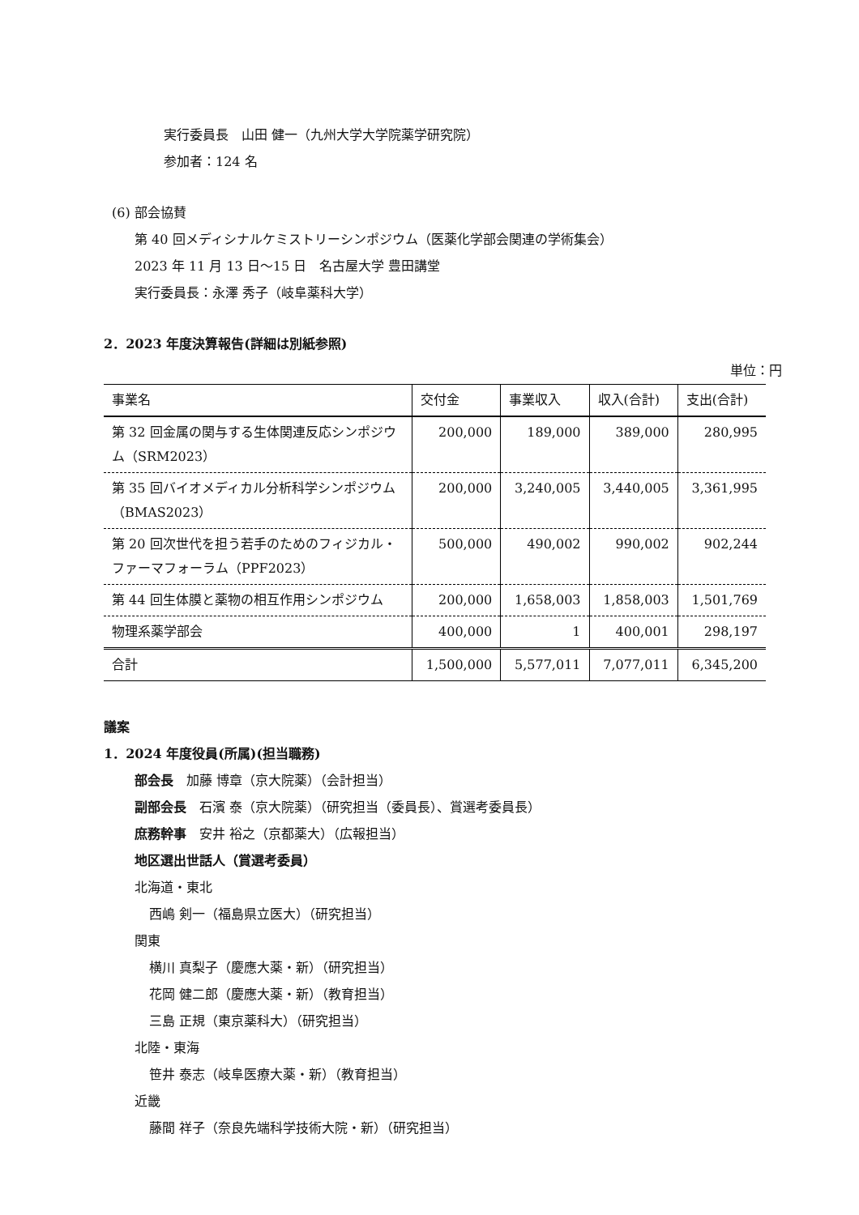実行委員長　山田 健一（九州大学大学院薬学研究院）
参加者：124 名
(6) 部会協賛
第 40 回メディシナルケミストリーシンポジウム（医薬化学部会関連の学術集会）
2023 年 11 月 13 日～15 日　名古屋大学 豊田講堂
実行委員長：永澤 秀子（岐阜薬科大学）
2．2023 年度決算報告(詳細は別紙参照)
単位：円
| 事業名 | 交付金 | 事業収入 | 収入(合計) | 支出(合計) |
| --- | --- | --- | --- | --- |
| 第 32 回金属の関与する生体関連反応シンポジウム（SRM2023） | 200,000 | 189,000 | 389,000 | 280,995 |
| 第 35 回バイオメディカル分析科学シンポジウム（BMAS2023） | 200,000 | 3,240,005 | 3,440,005 | 3,361,995 |
| 第 20 回次世代を担う若手のためのフィジカル・ファーマフォーラム（PPF2023） | 500,000 | 490,002 | 990,002 | 902,244 |
| 第 44 回生体膜と薬物の相互作用シンポジウム | 200,000 | 1,658,003 | 1,858,003 | 1,501,769 |
| 物理系薬学部会 | 400,000 | 1 | 400,001 | 298,197 |
| 合計 | 1,500,000 | 5,577,011 | 7,077,011 | 6,345,200 |
議案
1．2024 年度役員(所属)(担当職務)
部会長　加藤 博章（京大院薬）（会計担当）
副部会長　石濱 泰（京大院薬）（研究担当（委員長）、賞選考委員長）
庶務幹事　安井 裕之（京都薬大）（広報担当）
地区選出世話人（賞選考委員）
北海道・東北
西嶋 剣一（福島県立医大）（研究担当）
関東
横川 真梨子（慶應大薬・新）（研究担当）
花岡 健二郎（慶應大薬・新）（教育担当）
三島 正規（東京薬科大）（研究担当）
北陸・東海
笹井 泰志（岐阜医療大薬・新）（教育担当）
近畿
藤間 祥子（奈良先端科学技術大院・新）（研究担当）